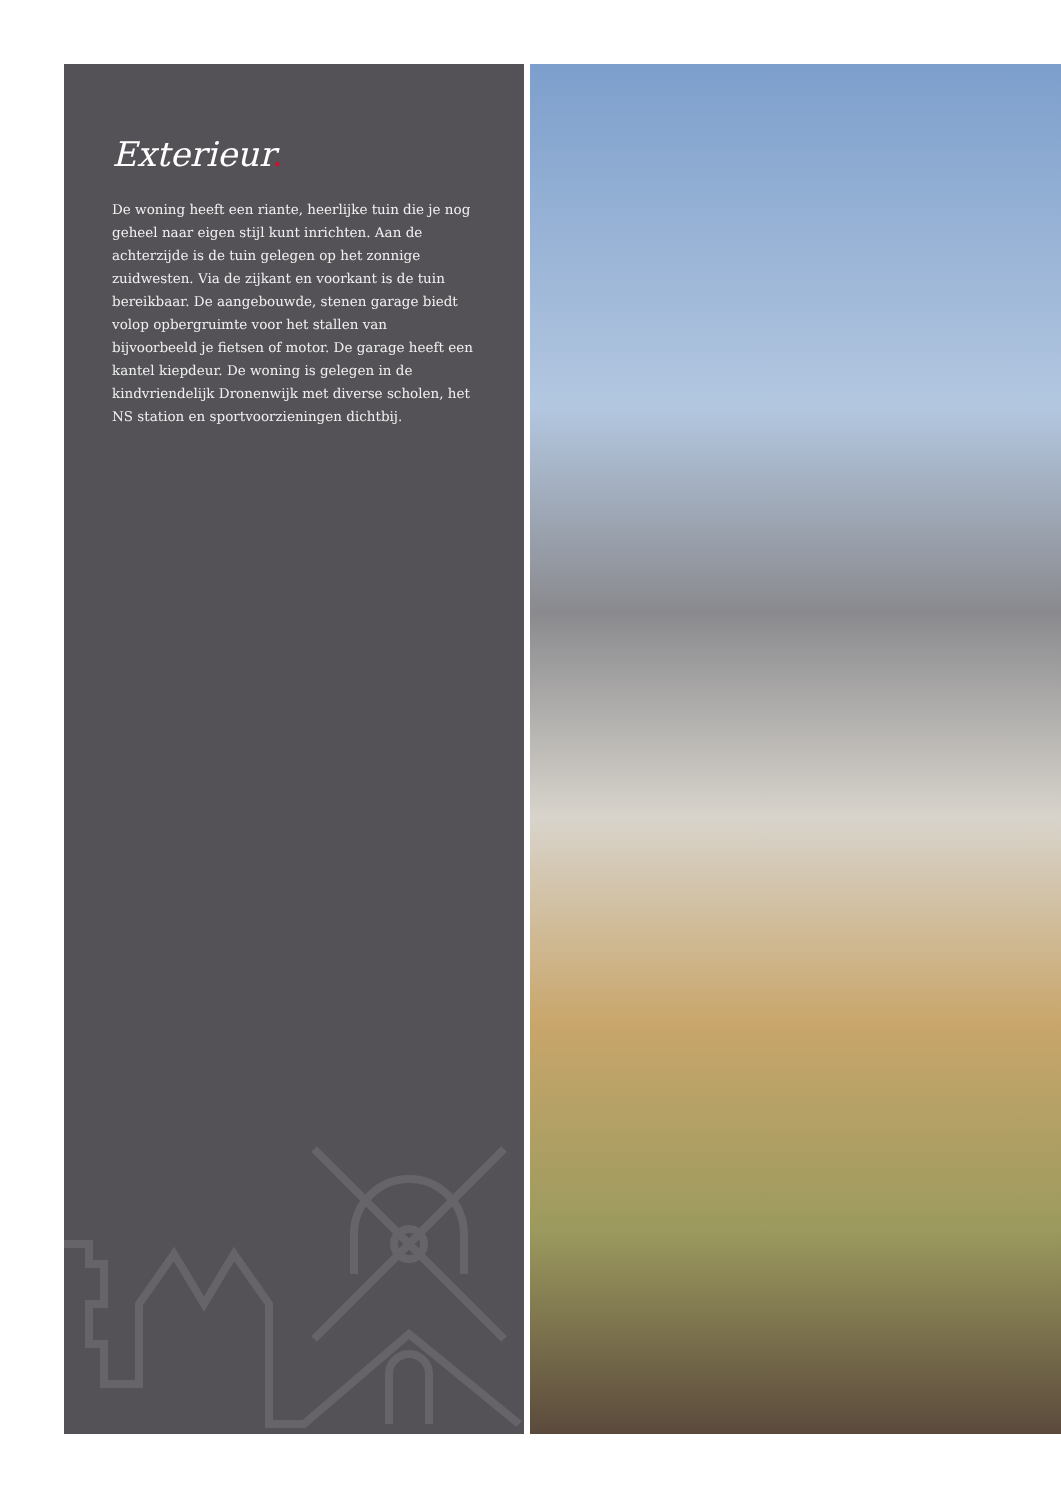Exterieur.
De woning heeft een riante, heerlijke tuin die je nog geheel naar eigen stijl kunt inrichten. Aan de achterzijde is de tuin gelegen op het zonnige zuidwesten. Via de zijkant en voorkant is de tuin bereikbaar. De aangebouwde, stenen garage biedt volop opbergruimte voor het stallen van bijvoorbeeld je fietsen of motor. De garage heeft een kantel kiepdeur. De woning is gelegen in de kindvriendelijk Dronenwijk met diverse scholen, het NS station en sportvoorzieningen dichtbij.